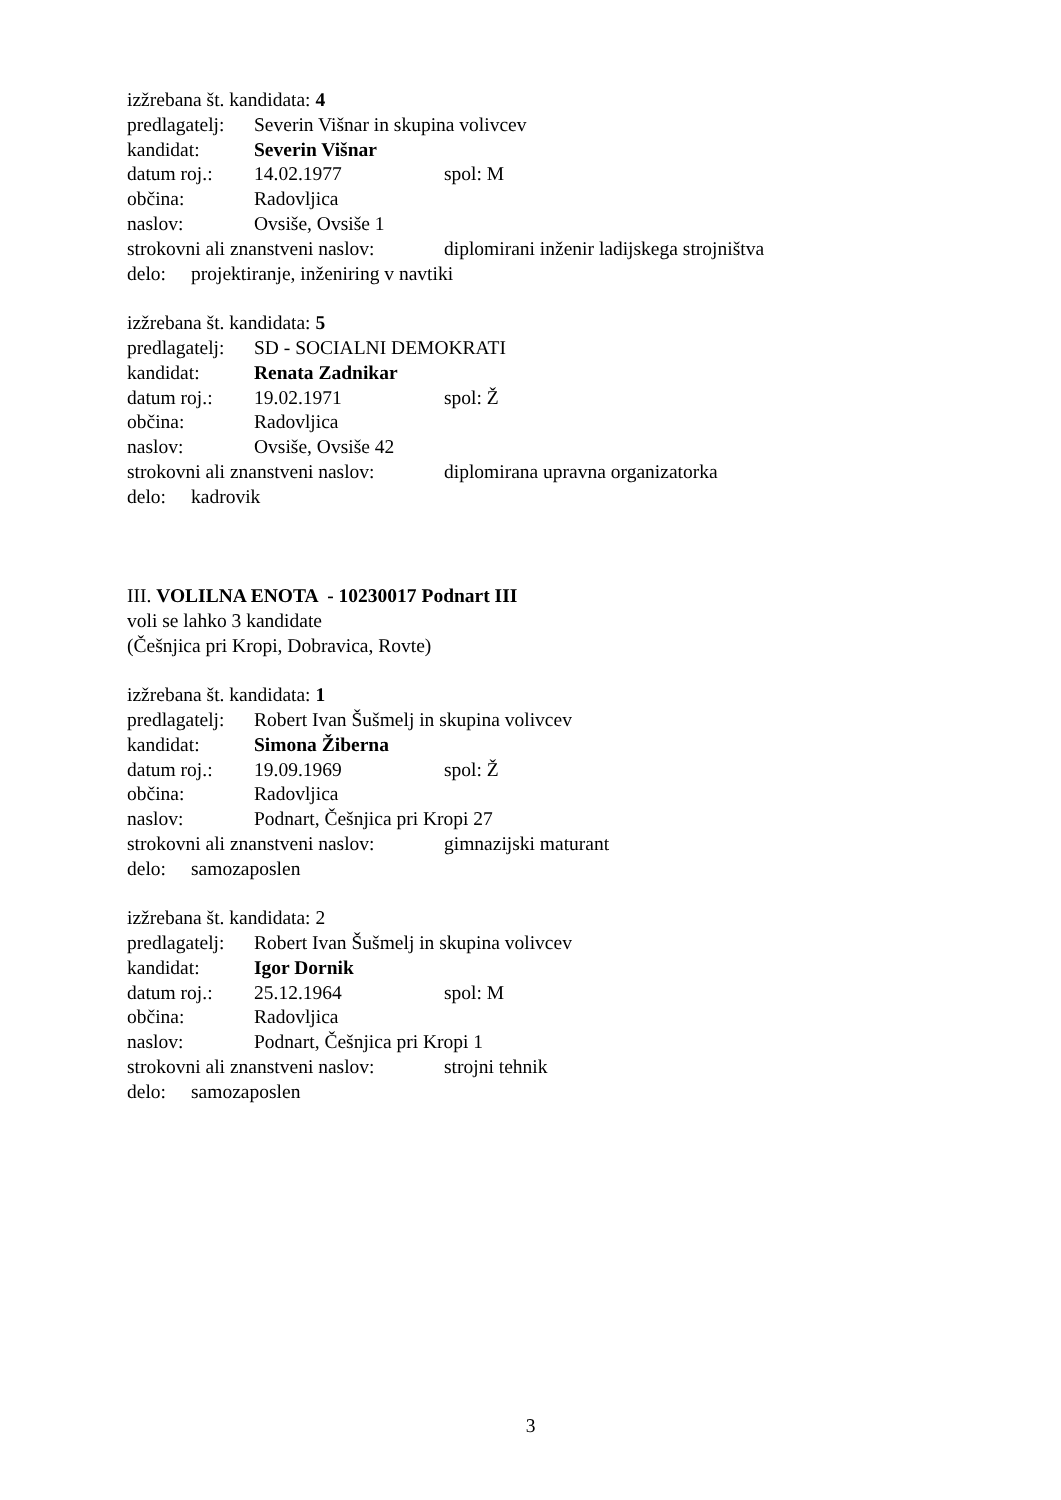izžrebana št. kandidata: 4
predlagatelj: Severin Višnar in skupina volivcev
kandidat: Severin Višnar
datum roj.: 14.02.1977 spol: M
občina: Radovljica
naslov: Ovsiše, Ovsiše 1
strokovni ali znanstveni naslov: diplomirani inženir ladijskega strojništva
delo: projektiranje, inženiring v navtiki
izžrebana št. kandidata: 5
predlagatelj: SD - SOCIALNI DEMOKRATI
kandidat: Renata Zadnikar
datum roj.: 19.02.1971 spol: Ž
občina: Radovljica
naslov: Ovsiše, Ovsiše 42
strokovni ali znanstveni naslov: diplomirana upravna organizatorka
delo: kadrovik
III. VOLILNA ENOTA - 10230017 Podnart III
voli se lahko 3 kandidate
(Češnjica pri Kropi, Dobravica, Rovte)
izžrebana št. kandidata: 1
predlagatelj: Robert Ivan Šušmelj in skupina volivcev
kandidat: Simona Žiberna
datum roj.: 19.09.1969 spol: Ž
občina: Radovljica
naslov: Podnart, Češnjica pri Kropi 27
strokovni ali znanstveni naslov: gimnazijski maturant
delo: samozaposlen
izžrebana št. kandidata: 2
predlagatelj: Robert Ivan Šušmelj in skupina volivcev
kandidat: Igor Dornik
datum roj.: 25.12.1964 spol: M
občina: Radovljica
naslov: Podnart, Češnjica pri Kropi 1
strokovni ali znanstveni naslov: strojni tehnik
delo: samozaposlen
3